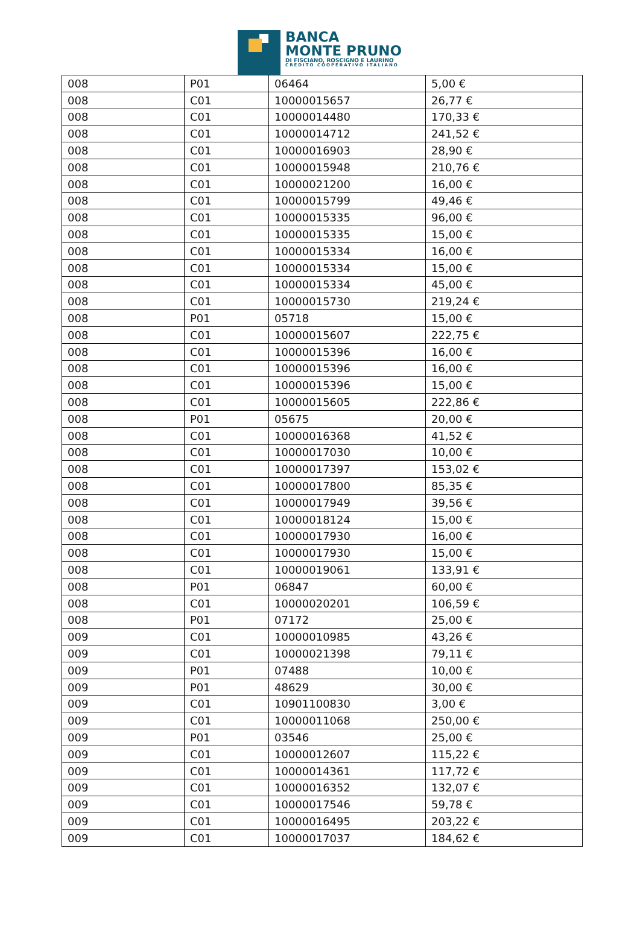BANCA
MONTE PRUNO
DI FISCIANO, ROSCIGNO E LAURINO
CREDITO COOPERATIVO ITALIANO
| 008 | P01 | 06464 | 5,00 € |
| 008 | C01 | 10000015657 | 26,77 € |
| 008 | C01 | 10000014480 | 170,33 € |
| 008 | C01 | 10000014712 | 241,52 € |
| 008 | C01 | 10000016903 | 28,90 € |
| 008 | C01 | 10000015948 | 210,76 € |
| 008 | C01 | 10000021200 | 16,00 € |
| 008 | C01 | 10000015799 | 49,46 € |
| 008 | C01 | 10000015335 | 96,00 € |
| 008 | C01 | 10000015335 | 15,00 € |
| 008 | C01 | 10000015334 | 16,00 € |
| 008 | C01 | 10000015334 | 15,00 € |
| 008 | C01 | 10000015334 | 45,00 € |
| 008 | C01 | 10000015730 | 219,24 € |
| 008 | P01 | 05718 | 15,00 € |
| 008 | C01 | 10000015607 | 222,75 € |
| 008 | C01 | 10000015396 | 16,00 € |
| 008 | C01 | 10000015396 | 16,00 € |
| 008 | C01 | 10000015396 | 15,00 € |
| 008 | C01 | 10000015605 | 222,86 € |
| 008 | P01 | 05675 | 20,00 € |
| 008 | C01 | 10000016368 | 41,52 € |
| 008 | C01 | 10000017030 | 10,00 € |
| 008 | C01 | 10000017397 | 153,02 € |
| 008 | C01 | 10000017800 | 85,35 € |
| 008 | C01 | 10000017949 | 39,56 € |
| 008 | C01 | 10000018124 | 15,00 € |
| 008 | C01 | 10000017930 | 16,00 € |
| 008 | C01 | 10000017930 | 15,00 € |
| 008 | C01 | 10000019061 | 133,91 € |
| 008 | P01 | 06847 | 60,00 € |
| 008 | C01 | 10000020201 | 106,59 € |
| 008 | P01 | 07172 | 25,00 € |
| 009 | C01 | 10000010985 | 43,26 € |
| 009 | C01 | 10000021398 | 79,11 € |
| 009 | P01 | 07488 | 10,00 € |
| 009 | P01 | 48629 | 30,00 € |
| 009 | C01 | 10901100830 | 3,00 € |
| 009 | C01 | 10000011068 | 250,00 € |
| 009 | P01 | 03546 | 25,00 € |
| 009 | C01 | 10000012607 | 115,22 € |
| 009 | C01 | 10000014361 | 117,72 € |
| 009 | C01 | 10000016352 | 132,07 € |
| 009 | C01 | 10000017546 | 59,78 € |
| 009 | C01 | 10000016495 | 203,22 € |
| 009 | C01 | 10000017037 | 184,62 € |